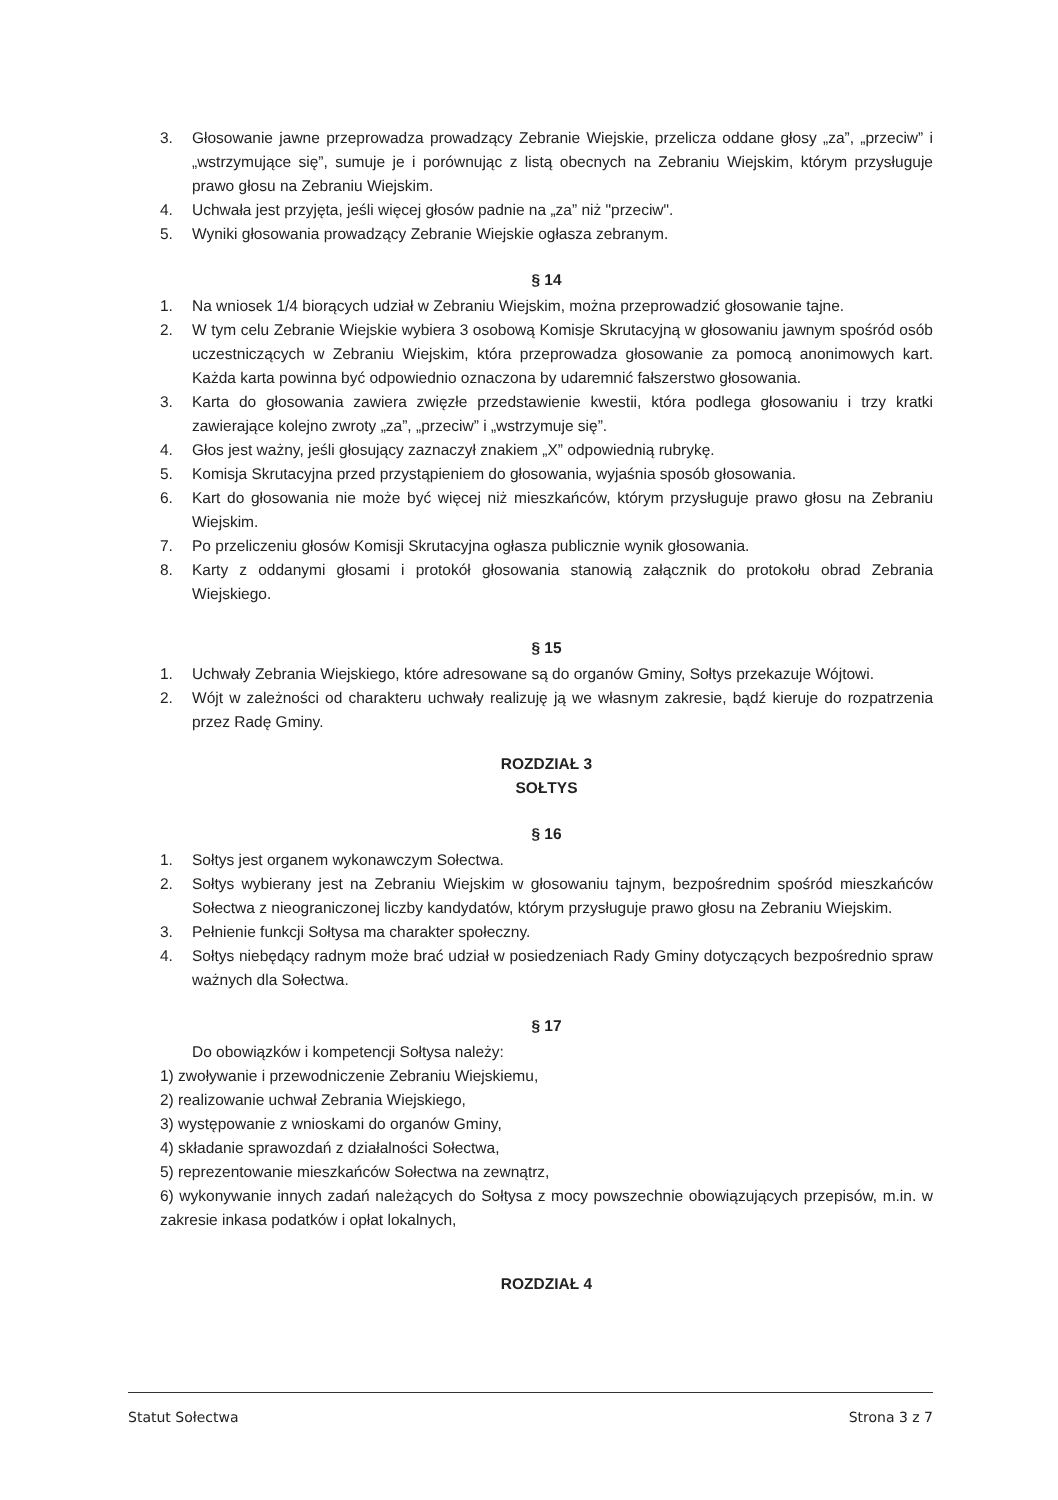3. Głosowanie jawne przeprowadza prowadzący Zebranie Wiejskie, przelicza oddane głosy „za”, „przeciw” i „wstrzymujące się”, sumuje je i porównując z listą obecnych na Zebraniu Wiejskim, którym przysługuje prawo głosu na Zebraniu Wiejskim.
4. Uchwała jest przyjęta, jeśli więcej głosów padnie na „za” niż "przeciw".
5. Wyniki głosowania prowadzący Zebranie Wiejskie ogłasza zebranym.
§ 14
1. Na wniosek 1/4 biorących udział w Zebraniu Wiejskim, można przeprowadzić głosowanie tajne.
2. W tym celu Zebranie Wiejskie wybiera 3 osobową Komisje Skrutacyjną w głosowaniu jawnym spośród osób uczestniczących w Zebraniu Wiejskim, która przeprowadza głosowanie za pomocą anonimowych kart. Każda karta powinna być odpowiednio oznaczona by udaremnić fałszerstwo głosowania.
3. Karta do głosowania zawiera zwięzłe przedstawienie kwestii, która podlega głosowaniu i trzy kratki zawierające kolejno zwroty „za”, „przeciw” i „wstrzymuje się”.
4. Głos jest ważny, jeśli głosujący zaznaczył znakiem „X” odpowiednią rubrykę.
5. Komisja Skrutacyjna przed przystąpieniem do głosowania, wyjaśnia sposób głosowania.
6. Kart do głosowania nie może być więcej niż mieszkańców, którym przysługuje prawo głosu na Zebraniu Wiejskim.
7. Po przeliczeniu głosów Komisji Skrutacyjna ogłasza publicznie wynik głosowania.
8. Karty z oddanymi głosami i protokół głosowania stanowią załącznik do protokołu obrad Zebrania Wiejskiego.
§ 15
1. Uchwały Zebrania Wiejskiego, które adresowane są do organów Gminy, Sołtys przekazuje Wójtowi.
2. Wójt w zależności od charakteru uchwały realizuję ją we własnym zakresie, bądź kieruje do rozpatrzenia przez Radę Gminy.
ROZDZIAŁ 3
SOŁTYS
§ 16
1. Sołtys jest organem wykonawczym Sołectwa.
2. Sołtys wybierany jest na Zebraniu Wiejskim w głosowaniu tajnym, bezpośrednim spośród mieszkańców Sołectwa z nieograniczonej liczby kandydatów, którym przysługuje prawo głosu na Zebraniu Wiejskim.
3. Pełnienie funkcji Sołtysa ma charakter społeczny.
4. Sołtys niebędący radnym może brać udział w posiedzeniach Rady Gminy dotyczących bezpośrednio spraw ważnych dla Sołectwa.
§ 17
Do obowiązków i kompetencji Sołtysa należy:
1) zwoływanie i przewodniczenie Zebraniu Wiejskiemu,
2) realizowanie uchwał Zebrania Wiejskiego,
3) występowanie z wnioskami do organów Gminy,
4) składanie sprawozdań z działalności Sołectwa,
5) reprezentowanie mieszkańców Sołectwa na zewnątrz,
6) wykonywanie innych zadań należących do Sołtysa z mocy powszechnie obowiązujących przepisów, m.in. w zakresie inkasa podatków i opłat lokalnych,
ROZDZIAŁ 4
Statut Sołectwa Strona 3 z 7